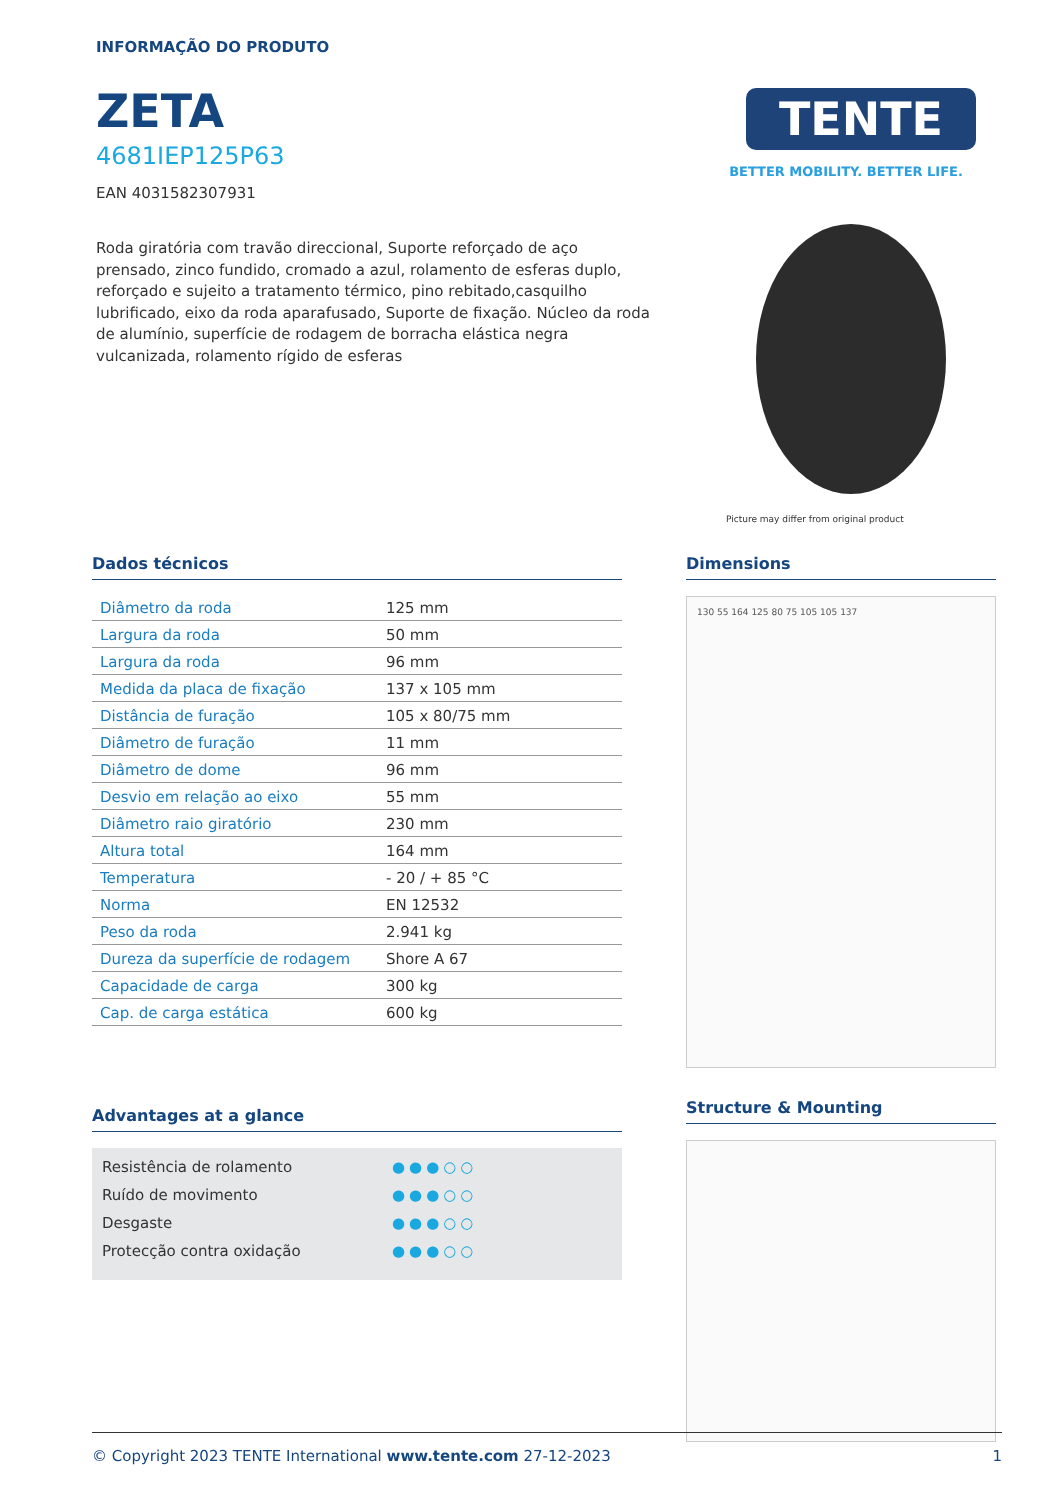INFORMAÇÃO DO PRODUTO
ZETA
4681IEP125P63
EAN 4031582307931
Roda giratória com travão direccional, Suporte reforçado de aço prensado, zinco fundido, cromado a azul, rolamento de esferas duplo, reforçado e sujeito a tratamento térmico, pino rebitado,casquilho lubrificado, eixo da roda aparafusado, Suporte de fixação. Núcleo da roda de alumínio, superfície de rodagem de borracha elástica negra vulcanizada, rolamento rígido de esferas
TENTE
BETTER MOBILITY. BETTER LIFE.
Picture may differ from original product
Dados técnicos
| Diâmetro da roda | 125 mm |
| Largura da roda | 50 mm |
| Largura da roda | 96 mm |
| Medida da placa de fixação | 137 x 105 mm |
| Distância de furação | 105 x 80/75 mm |
| Diâmetro de furação | 11 mm |
| Diâmetro de dome | 96 mm |
| Desvio em relação ao eixo | 55 mm |
| Diâmetro raio giratório | 230 mm |
| Altura total | 164 mm |
| Temperatura | - 20 / + 85 °C |
| Norma | EN 12532 |
| Peso da roda | 2.941 kg |
| Dureza da superfície de rodagem | Shore A 67 |
| Capacidade de carga | 300 kg |
| Cap. de carga estática | 600 kg |
Advantages at a glance
Resistência de rolamento ●●●○○
Ruído de movimento ●●●○○
Desgaste ●●●○○
Protecção contra oxidação ●●●○○
Dimensions
130 55 164 125 80 75 105 105 137
Structure & Mounting
© Copyright 2023 TENTE International www.tente.com 27-12-2023 1